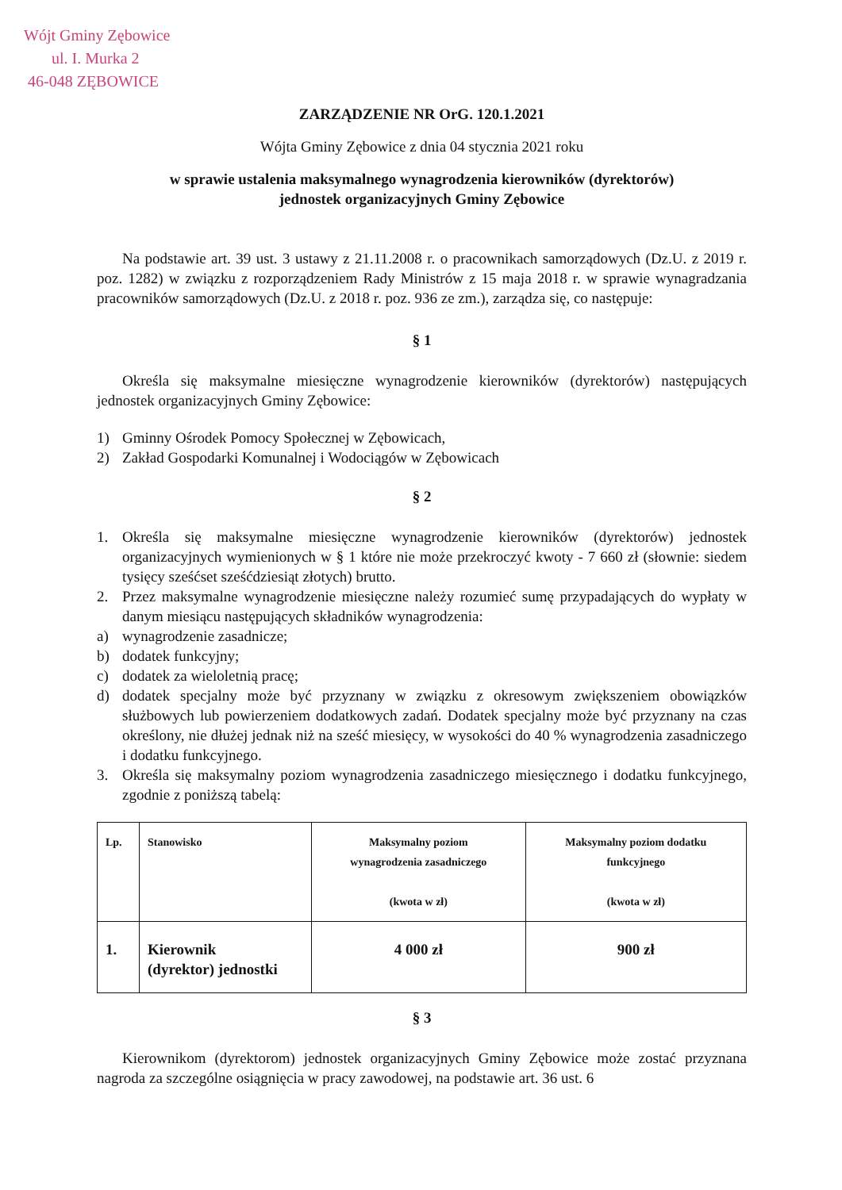Wójt Gminy Zębowice
ul. I. Murka 2
46-048 ZĘBOWICE
ZARZĄDZENIE NR OrG. 120.1.2021
Wójta Gminy Zębowice z dnia 04 stycznia 2021 roku
w sprawie ustalenia maksymalnego wynagrodzenia kierowników (dyrektorów)
jednostek organizacyjnych Gminy Zębowice
Na podstawie art. 39 ust. 3 ustawy z 21.11.2008 r. o pracownikach samorządowych (Dz.U. z 2019 r. poz. 1282) w związku z rozporządzeniem Rady Ministrów z 15 maja 2018 r. w sprawie wynagradzania pracowników samorządowych (Dz.U. z 2018 r. poz. 936 ze zm.), zarządza się, co następuje:
§ 1
Określa się maksymalne miesięczne wynagrodzenie kierowników (dyrektorów) następujących jednostek organizacyjnych Gminy Zębowice:
1) Gminny Ośrodek Pomocy Społecznej w Zębowicach,
2) Zakład Gospodarki Komunalnej i Wodociągów w Zębowicach
§ 2
1. Określa się maksymalne miesięczne wynagrodzenie kierowników (dyrektorów) jednostek organizacyjnych wymienionych w § 1 które nie może przekroczyć kwoty - 7 660 zł (słownie: siedem tysięcy sześćset sześćdziesiąt złotych) brutto.
2. Przez maksymalne wynagrodzenie miesięczne należy rozumieć sumę przypadających do wypłaty w danym miesiącu następujących składników wynagrodzenia:
a) wynagrodzenie zasadnicze;
b) dodatek funkcyjny;
c) dodatek za wieloletnią pracę;
d) dodatek specjalny może być przyznany w związku z okresowym zwiększeniem obowiązków służbowych lub powierzeniem dodatkowych zadań. Dodatek specjalny może być przyznany na czas określony, nie dłużej jednak niż na sześć miesięcy, w wysokości do 40 % wynagrodzenia zasadniczego i dodatku funkcyjnego.
3. Określa się maksymalny poziom wynagrodzenia zasadniczego miesięcznego i dodatku funkcyjnego, zgodnie z poniższą tabelą:
| Lp. | Stanowisko | Maksymalny poziom wynagrodzenia zasadniczego (kwota w zł) | Maksymalny poziom dodatku funkcyjnego (kwota w zł) |
| 1. | Kierownik (dyrektor) jednostki | 4 000 zł | 900 zł |
§ 3
Kierownikom (dyrektorom) jednostek organizacyjnych Gminy Zębowice może zostać przyznana nagroda za szczególne osiągnięcia w pracy zawodowej, na podstawie art. 36 ust. 6